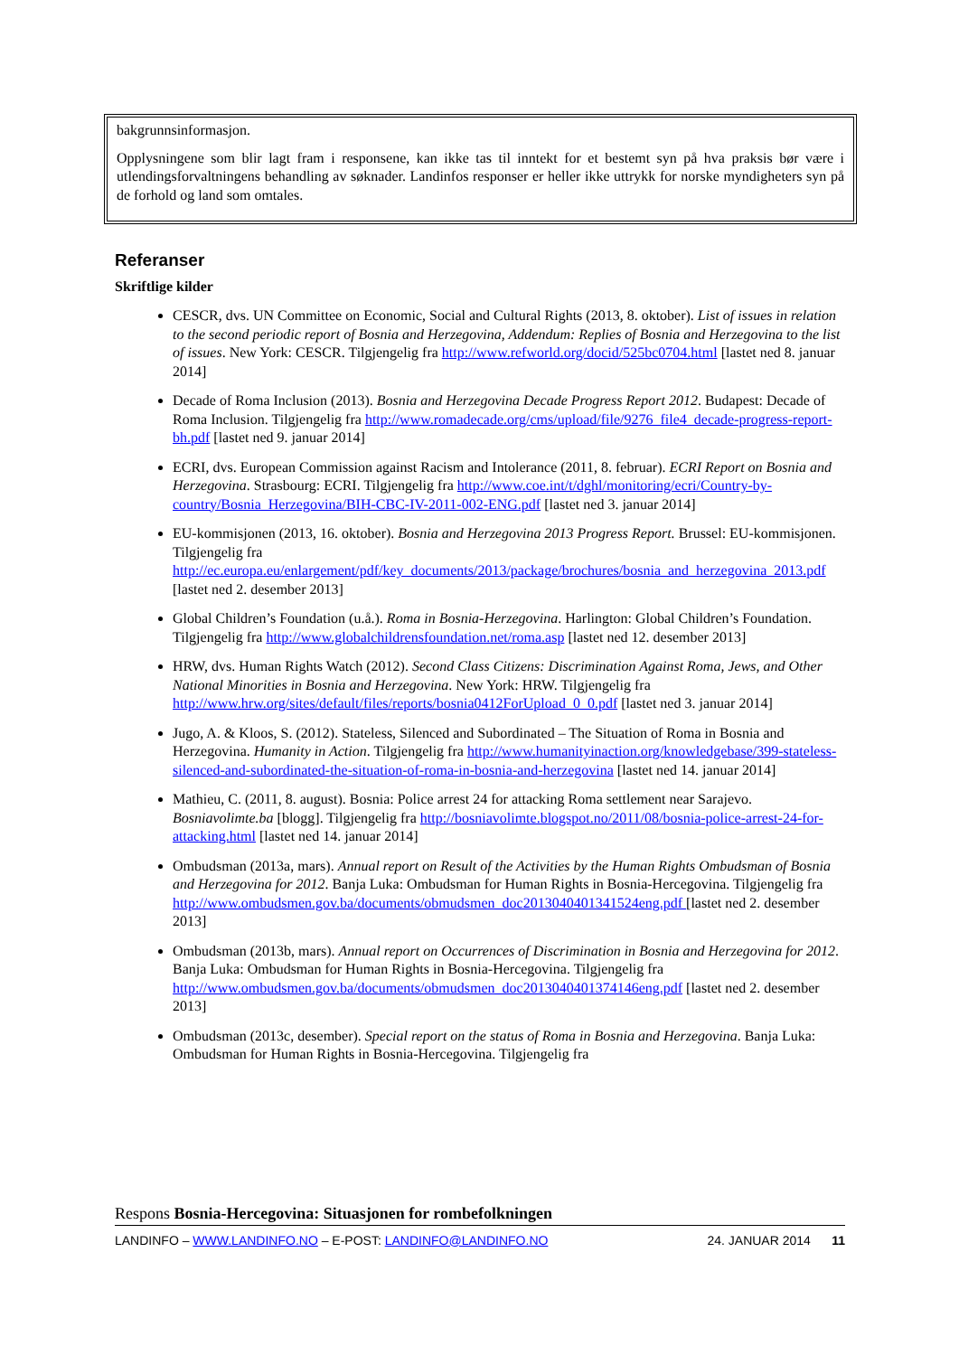bakgrunnsinformasjon.
Opplysningene som blir lagt fram i responsene, kan ikke tas til inntekt for et bestemt syn på hva praksis bør være i utlendingsforvaltningens behandling av søknader. Landinfos responser er heller ikke uttrykk for norske myndigheters syn på de forhold og land som omtales.
Referanser
Skriftlige kilder
CESCR, dvs. UN Committee on Economic, Social and Cultural Rights (2013, 8. oktober). List of issues in relation to the second periodic report of Bosnia and Herzegovina, Addendum: Replies of Bosnia and Herzegovina to the list of issues. New York: CESCR. Tilgjengelig fra http://www.refworld.org/docid/525bc0704.html [lastet ned 8. januar 2014]
Decade of Roma Inclusion (2013). Bosnia and Herzegovina Decade Progress Report 2012. Budapest: Decade of Roma Inclusion. Tilgjengelig fra http://www.romadecade.org/cms/upload/file/9276_file4_decade-progress-report-bh.pdf [lastet ned 9. januar 2014]
ECRI, dvs. European Commission against Racism and Intolerance (2011, 8. februar). ECRI Report on Bosnia and Herzegovina. Strasbourg: ECRI. Tilgjengelig fra http://www.coe.int/t/dghl/monitoring/ecri/Country-by-country/Bosnia_Herzegovina/BIH-CBC-IV-2011-002-ENG.pdf [lastet ned 3. januar 2014]
EU-kommisjonen (2013, 16. oktober). Bosnia and Herzegovina 2013 Progress Report. Brussel: EU-kommisjonen. Tilgjengelig fra http://ec.europa.eu/enlargement/pdf/key_documents/2013/package/brochures/bosnia_and_herzegovina_2013.pdf [lastet ned 2. desember 2013]
Global Children’s Foundation (u.å.). Roma in Bosnia-Herzegovina. Harlington: Global Children’s Foundation. Tilgjengelig fra http://www.globalchildrensfoundation.net/roma.asp [lastet ned 12. desember 2013]
HRW, dvs. Human Rights Watch (2012). Second Class Citizens: Discrimination Against Roma, Jews, and Other National Minorities in Bosnia and Herzegovina. New York: HRW. Tilgjengelig fra http://www.hrw.org/sites/default/files/reports/bosnia0412ForUpload_0_0.pdf [lastet ned 3. januar 2014]
Jugo, A. & Kloos, S. (2012). Stateless, Silenced and Subordinated – The Situation of Roma in Bosnia and Herzegovina. Humanity in Action. Tilgjengelig fra http://www.humanityinaction.org/knowledgebase/399-stateless-silenced-and-subordinated-the-situation-of-roma-in-bosnia-and-herzegovina [lastet ned 14. januar 2014]
Mathieu, C. (2011, 8. august). Bosnia: Police arrest 24 for attacking Roma settlement near Sarajevo. Bosniavolimte.ba [blogg]. Tilgjengelig fra http://bosniavolimte.blogspot.no/2011/08/bosnia-police-arrest-24-for-attacking.html [lastet ned 14. januar 2014]
Ombudsman (2013a, mars). Annual report on Result of the Activities by the Human Rights Ombudsman of Bosnia and Herzegovina for 2012. Banja Luka: Ombudsman for Human Rights in Bosnia-Hercegovina. Tilgjengelig fra http://www.ombudsmen.gov.ba/documents/obmudsmen_doc2013040401341524eng.pdf [lastet ned 2. desember 2013]
Ombudsman (2013b, mars). Annual report on Occurrences of Discrimination in Bosnia and Herzegovina for 2012. Banja Luka: Ombudsman for Human Rights in Bosnia-Hercegovina. Tilgjengelig fra http://www.ombudsmen.gov.ba/documents/obmudsmen_doc2013040401374146eng.pdf [lastet ned 2. desember 2013]
Ombudsman (2013c, desember). Special report on the status of Roma in Bosnia and Herzegovina. Banja Luka: Ombudsman for Human Rights in Bosnia-Hercegovina. Tilgjengelig fra
Respons Bosnia-Hercegovina: Situasjonen for rombefolkningen
LANDINFO – WWW.LANDINFO.NO – E-POST: LANDINFO@LANDINFO.NO 24. JANUAR 2014 11